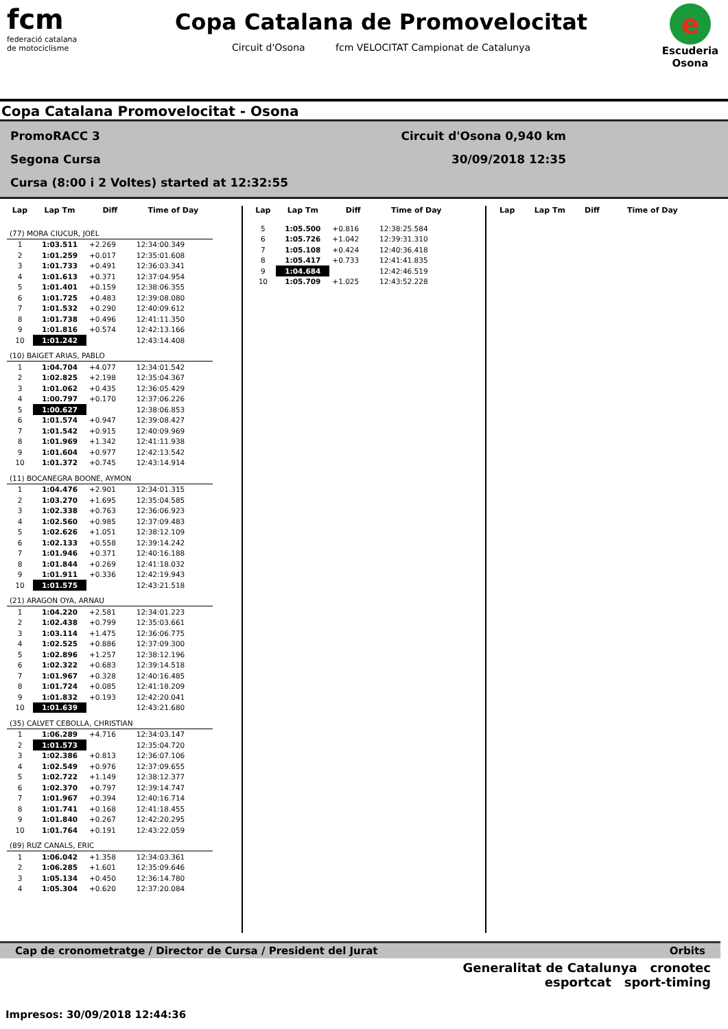fcm
federació catalana
de motociclisme
Copa Catalana de Promovelocitat
Circuit d'Osona fcm VELOCITAT Campionat de Catalunya
e
Escuderia Osona
Copa Catalana Promovelocitat - Osona
PromoRACC 3 Circuit d'Osona 0,940 km
Segona Cursa 30/09/2018 12:35
Cursa (8:00 i 2 Voltes) started at 12:32:55
| Lap | Lap Tm | Diff | Time of Day |
| --- | --- | --- | --- |
| (77) MORA CIUCUR, JOEL | | | |
| 1 | 1:03.511 | +2.269 | 12:34:00.349 |
| 2 | 1:01.259 | +0.017 | 12:35:01.608 |
| 3 | 1:01.733 | +0.491 | 12:36:03.341 |
| 4 | 1:01.613 | +0.371 | 12:37:04.954 |
| 5 | 1:01.401 | +0.159 | 12:38:06.355 |
| 6 | 1:01.725 | +0.483 | 12:39:08.080 |
| 7 | 1:01.532 | +0.290 | 12:40:09.612 |
| 8 | 1:01.738 | +0.496 | 12:41:11.350 |
| 9 | 1:01.816 | +0.574 | 12:42:13.166 |
| 10 | 1:01.242 | | 12:43:14.408 |
| (10) BAIGET ARIAS, PABLO | | | |
| 1 | 1:04.704 | +4.077 | 12:34:01.542 |
| 2 | 1:02.825 | +2.198 | 12:35:04.367 |
| 3 | 1:01.062 | +0.435 | 12:36:05.429 |
| 4 | 1:00.797 | +0.170 | 12:37:06.226 |
| 5 | 1:00.627 | | 12:38:06.853 |
| 6 | 1:01.574 | +0.947 | 12:39:08.427 |
| 7 | 1:01.542 | +0.915 | 12:40:09.969 |
| 8 | 1:01.969 | +1.342 | 12:41:11.938 |
| 9 | 1:01.604 | +0.977 | 12:42:13.542 |
| 10 | 1:01.372 | +0.745 | 12:43:14.914 |
| (11) BOCANEGRA BOONE, AYMON | | | |
| 1 | 1:04.476 | +2.901 | 12:34:01.315 |
| 2 | 1:03.270 | +1.695 | 12:35:04.585 |
| 3 | 1:02.338 | +0.763 | 12:36:06.923 |
| 4 | 1:02.560 | +0.985 | 12:37:09.483 |
| 5 | 1:02.626 | +1.051 | 12:38:12.109 |
| 6 | 1:02.133 | +0.558 | 12:39:14.242 |
| 7 | 1:01.946 | +0.371 | 12:40:16.188 |
| 8 | 1:01.844 | +0.269 | 12:41:18.032 |
| 9 | 1:01.911 | +0.336 | 12:42:19.943 |
| 10 | 1:01.575 | | 12:43:21.518 |
| (21) ARAGON OYA, ARNAU | | | |
| 1 | 1:04.220 | +2.581 | 12:34:01.223 |
| 2 | 1:02.438 | +0.799 | 12:35:03.661 |
| 3 | 1:03.114 | +1.475 | 12:36:06.775 |
| 4 | 1:02.525 | +0.886 | 12:37:09.300 |
| 5 | 1:02.896 | +1.257 | 12:38:12.196 |
| 6 | 1:02.322 | +0.683 | 12:39:14.518 |
| 7 | 1:01.967 | +0.328 | 12:40:16.485 |
| 8 | 1:01.724 | +0.085 | 12:41:18.209 |
| 9 | 1:01.832 | +0.193 | 12:42:20.041 |
| 10 | 1:01.639 | | 12:43:21.680 |
| (35) CALVET CEBOLLA, CHRISTIAN | | | |
| 1 | 1:06.289 | +4.716 | 12:34:03.147 |
| 2 | 1:01.573 | | 12:35:04.720 |
| 3 | 1:02.386 | +0.813 | 12:36:07.106 |
| 4 | 1:02.549 | +0.976 | 12:37:09.655 |
| 5 | 1:02.722 | +1.149 | 12:38:12.377 |
| 6 | 1:02.370 | +0.797 | 12:39:14.747 |
| 7 | 1:01.967 | +0.394 | 12:40:16.714 |
| 8 | 1:01.741 | +0.168 | 12:41:18.455 |
| 9 | 1:01.840 | +0.267 | 12:42:20.295 |
| 10 | 1:01.764 | +0.191 | 12:43:22.059 |
| (89) RUZ CANALS, ERIC | | | |
| 1 | 1:06.042 | +1.358 | 12:34:03.361 |
| 2 | 1:06.285 | +1.601 | 12:35:09.646 |
| 3 | 1:05.134 | +0.450 | 12:36:14.780 |
| 4 | 1:05.304 | +0.620 | 12:37:20.084 |
| Lap | Lap Tm | Diff | Time of Day |
| --- | --- | --- | --- |
| 5 | 1:05.500 | +0.816 | 12:38:25.584 |
| 6 | 1:05.726 | +1.042 | 12:39:31.310 |
| 7 | 1:05.108 | +0.424 | 12:40:36.418 |
| 8 | 1:05.417 | +0.733 | 12:41:41.835 |
| 9 | 1:04.684 | | 12:42:46.519 |
| 10 | 1:05.709 | +1.025 | 12:43:52.228 |
| Lap | Lap Tm | Diff | Time of Day |
| --- | --- | --- | --- |
Cap de cronometratge / Director de Cursa / President del Jurat Orbits
Generalitat de Catalunya cronotec
esportcat sport-timing
Impresos: 30/09/2018 12:44:36